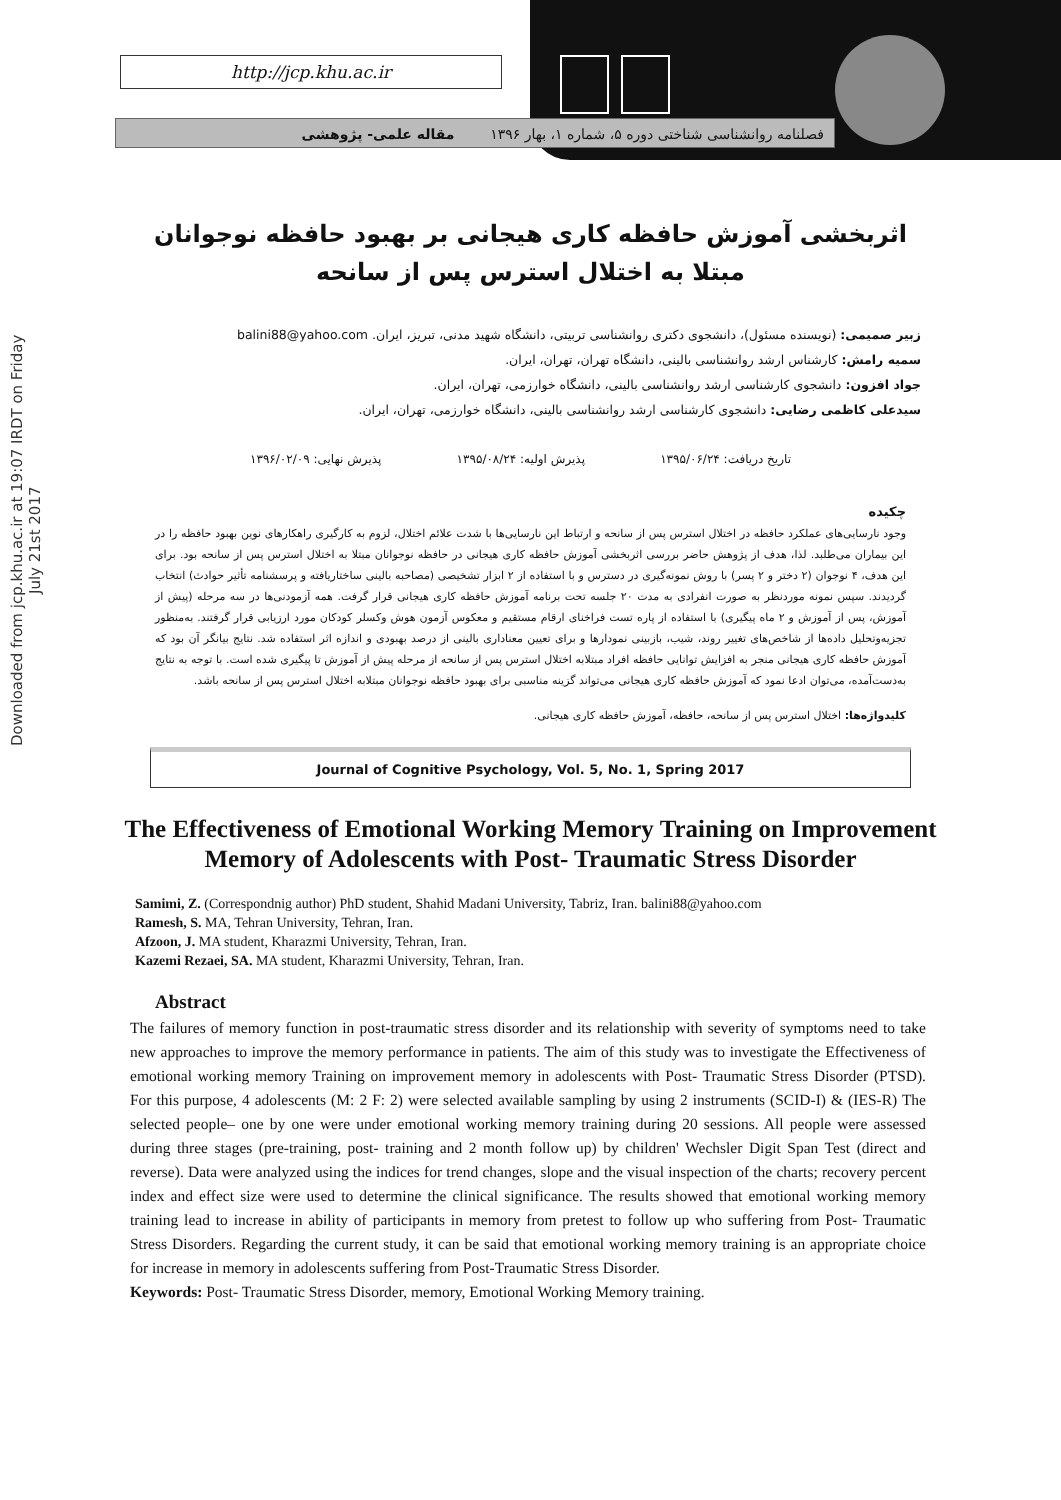Downloaded from jcp.khu.ac.ir at 19:07 IRDT on Friday July 21st 2017
http://jcp.khu.ac.ir
فصلنامه روانشناسی شناختی دوره ۵، شماره ۱، بهار ۱۳۹۶ مقاله علمی- پژوهشی
اثربخشی آموزش حافظه کاری هیجانی بر بهبود حافظه نوجوانان مبتلا به اختلال استرس پس از سانحه
زبیر صمیمی: (نویسنده مسئول)، دانشجوی دکتری روانشناسی تربیتی، دانشگاه شهید مدنی، تبریز، ایران. balini88@yahoo.com
سمیه رامش: کارشناس ارشد روانشناسی بالینی، دانشگاه تهران، تهران، ایران.
جواد افزون: دانشجوی کارشناسی ارشد روانشناسی بالینی، دانشگاه خوارزمی، تهران، ایران.
سیدعلی کاظمی رضایی: دانشجوی کارشناسی ارشد روانشناسی بالینی، دانشگاه خوارزمی، تهران، ایران.
تاریخ دریافت: ۱۳۹۵/۰۶/۲۴ پذیرش اولیه: ۱۳۹۵/۰۸/۲۴ پذیرش نهایی: ۱۳۹۶/۰۲/۰۹
چکیده
وجود نارسایی‌های عملکرد حافظه در اختلال استرس پس از سانحه و ارتباط این نارسایی‌ها با شدت علائم اختلال، لزوم به کارگیری راهکارهای نوین بهبود حافظه را در این بیماران می‌طلبد. لذا، هدف از پژوهش حاضر بررسی اثربخشی آموزش حافظه کاری هیجانی در حافظه نوجوانان مبتلا به اختلال استرس پس از سانحه بود. برای این هدف، ۴ نوجوان (۲ دختر و ۲ پسر) با روش نمونه‌گیری در دسترس و با استفاده از ۲ ابزار تشخیصی (مصاحبه بالینی ساختاریافته و پرسشنامه تأثیر حوادث) انتخاب گردیدند. سپس نمونه موردنظر به صورت انفرادی به مدت ۲۰ جلسه تحت برنامه آموزش حافظه کاری هیجانی قرار گرفت. همه آزمودنی‌ها در سه مرحله (پیش از آموزش، پس از آموزش و ۲ ماه پیگیری) با استفاده از پاره تست فراخنای ارقام مستقیم و معکوس آزمون هوش وکسلر کودکان مورد ارزیابی قرار گرفتند. به‌منظور تجزیه‌وتحلیل داده‌ها از شاخص‌های تغییر روند، شیب، بازبینی نمودارها و برای تعیین معناداری بالینی از درصد بهبودی و اندازه اثر استفاده شد. نتایج بیانگر آن بود که آموزش حافظه کاری هیجانی منجر به افزایش توانایی حافظه افراد مبتلابه اختلال استرس پس از سانحه از مرحله پیش از آموزش تا پیگیری شده است. با توجه به نتایج به‌دست‌آمده، می‌توان ادعا نمود که آموزش حافظه کاری هیجانی می‌تواند گزینه مناسبی برای بهبود حافظه نوجوانان مبتلابه اختلال استرس پس از سانحه باشد.
کلیدواژه‌ها: اختلال استرس پس از سانحه، حافظه، آموزش حافظه کاری هیجانی.
Journal of Cognitive Psychology, Vol. 5, No. 1, Spring 2017
The Effectiveness of Emotional Working Memory Training on Improvement Memory of Adolescents with Post- Traumatic Stress Disorder
Samimi, Z. (Correspondnig author) PhD student, Shahid Madani University, Tabriz, Iran. balini88@yahoo.com
Ramesh, S. MA, Tehran University, Tehran, Iran.
Afzoon, J. MA student, Kharazmi University, Tehran, Iran.
Kazemi Rezaei, SA. MA student, Kharazmi University, Tehran, Iran.
Abstract
The failures of memory function in post-traumatic stress disorder and its relationship with severity of symptoms need to take new approaches to improve the memory performance in patients. The aim of this study was to investigate the Effectiveness of emotional working memory Training on improvement memory in adolescents with Post- Traumatic Stress Disorder (PTSD). For this purpose, 4 adolescents (M: 2 F: 2) were selected available sampling by using 2 instruments (SCID-I) & (IES-R) The selected people– one by one were under emotional working memory training during 20 sessions. All people were assessed during three stages (pre-training, post- training and 2 month follow up) by children' Wechsler Digit Span Test (direct and reverse). Data were analyzed using the indices for trend changes, slope and the visual inspection of the charts; recovery percent index and effect size were used to determine the clinical significance. The results showed that emotional working memory training lead to increase in ability of participants in memory from pretest to follow up who suffering from Post- Traumatic Stress Disorders. Regarding the current study, it can be said that emotional working memory training is an appropriate choice for increase in memory in adolescents suffering from Post-Traumatic Stress Disorder.
Keywords: Post- Traumatic Stress Disorder, memory, Emotional Working Memory training.